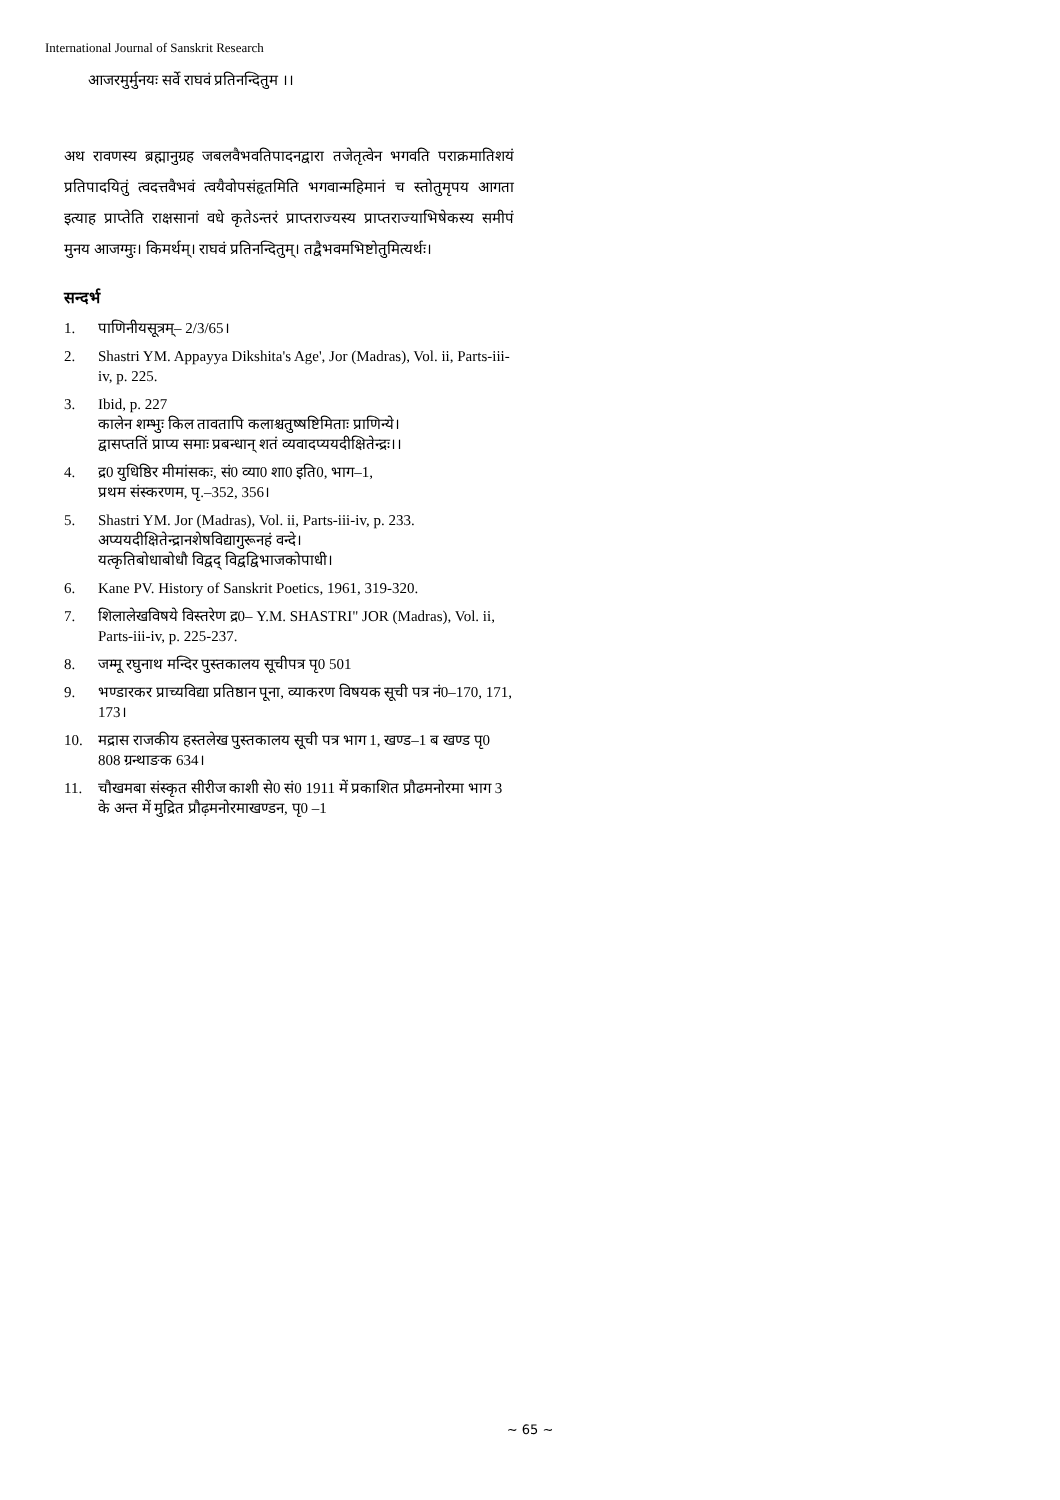International Journal of Sanskrit Research
आजरमुर्मुनयः सर्वे राघवं प्रतिनन्दितुम ।।
अथ रावणस्य ब्रह्मानुग्रह जबलवैभवतिपादनद्वारा तजेतृत्वेन भगवति पराक्रमातिशयं प्रतिपादयितुं त्वदत्तवैभवं त्वयैवोपसंहृतमिति भगवान्महिमानं च स्तोतुमृपय आगता इत्याह प्राप्तेति राक्षसानां वधे कृतेऽन्तरं प्राप्तराज्यस्य प्राप्तराज्याभिषेकस्य समीपं मुनय आजग्मुः। किमर्थम्। राघवं प्रतिनन्दितुम्। तद्वैभवमभिष्टोतुमित्यर्थः।
सन्दर्भ
1. पाणिनीयसूत्रम्– 2/3/65।
2. Shastri YM. Appayya Dikshita's Age', Jor (Madras), Vol. ii, Parts-iii-iv, p. 225.
3. Ibid, p. 227
कालेन शम्भुः किल तावतापि कलाश्चतुष्षष्टिमिताः प्राणिन्ये।
द्वासप्ततिं प्राप्य समाः प्रबन्धान् शतं व्यवादप्ययदीक्षितेन्द्रः।।
4. द्र0 युधिष्ठिर मीमांसकः, सं0 व्या0 शा0 इति0, भाग–1,
प्रथम संस्करणम, पृ.–352, 356।
5. Shastri YM. Jor (Madras), Vol. ii, Parts-iii-iv, p. 233.
अप्ययदीक्षितेन्द्रानशेषविद्यागुरूनहं वन्दे।
यत्कृतिबोधाबोधौ विद्वद् विद्वद्विभाजकोपाधी।
6. Kane PV. History of Sanskrit Poetics, 1961, 319-320.
7. शिलालेखविषये विस्तरेण द्र0– Y.M. SHASTRI" JOR (Madras), Vol. ii, Parts-iii-iv, p. 225-237.
8. जम्मू रघुनाथ मन्दिर पुस्तकालय सूचीपत्र पृ0 501
9. भण्डारकर प्राच्यविद्या प्रतिष्ठान पूना, व्याकरण विषयक सूची पत्र नं0–170, 171, 173।
10. मद्रास राजकीय हस्तलेख पुस्तकालय सूची पत्र भाग 1, खण्ड–1 ब खण्ड पृ0 808 ग्रन्थाङक 634।
11. चौखमबा संस्कृत सीरीज काशी से0 सं0 1911 में प्रकाशित प्रौढमनोरमा भाग 3 के अन्त में मुद्रित प्रौढ़मनोरमाखण्डन, पृ0 –1
~ 65 ~